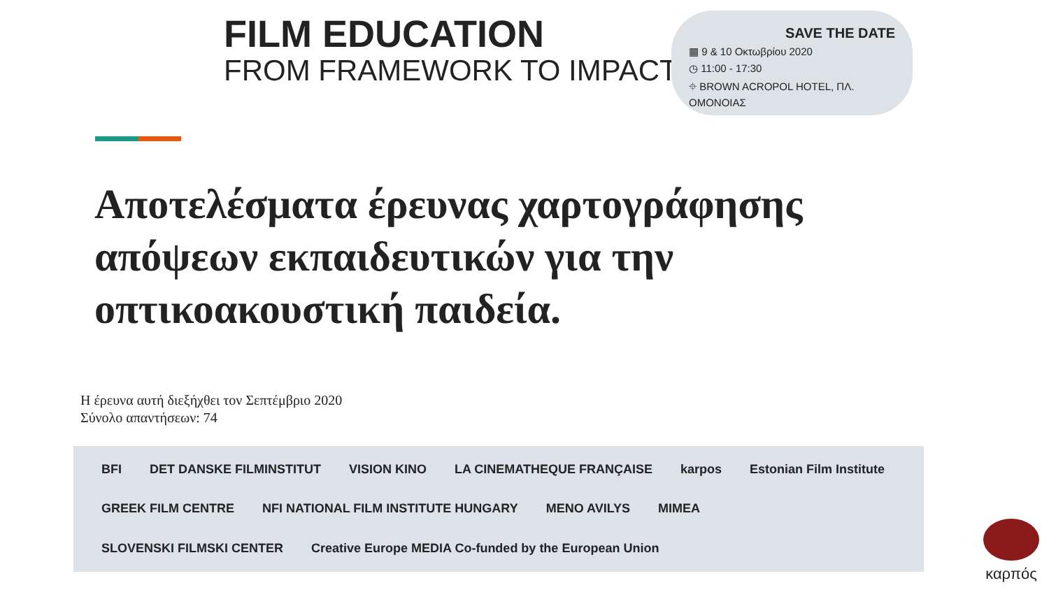FILM EDUCATION
FROM FRAMEWORK TO IMPACT
SAVE THE DATE
▦ 9 & 10 Οκτωβρίου 2020
◷ 11:00 - 17:30
⌖ BROWN ACROPOL HOTEL, ΠΛ. ΟΜΟΝΟΙΑΣ
Αποτελέσματα έρευνας χαρτογράφησης απόψεων εκπαιδευτικών για την οπτικοακουστική παιδεία.
Η έρευνα αυτή διεξήχθει τον Σεπτέμβριο 2020
Σύνολο απαντήσεων: 74
BFI DET DANSKE FILMINSTITUT VISION KINO LA CINEMATHEQUE FRANÇAISE karpos Estonian Film Institute GREEK FILM CENTRE NFI NATIONAL FILM INSTITUTE HUNGARY MENO AVILYS MIMEA SLOVENSKI FILMSKI CENTER Creative Europe MEDIA Co-funded by the European Union
καρπός